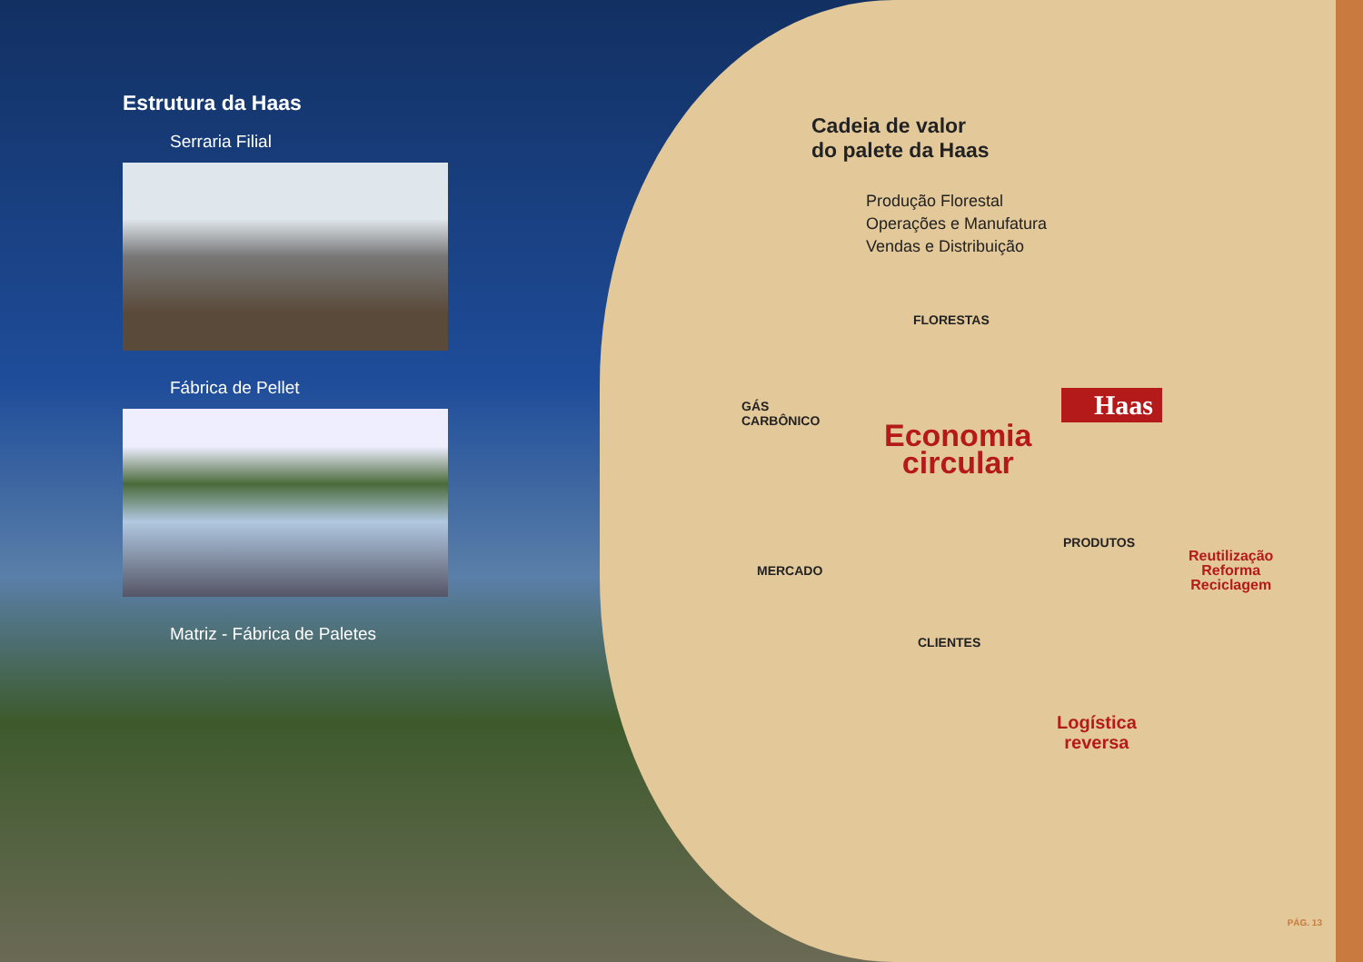Estrutura da Haas
Serraria Filial
Fábrica de Pellet
Matriz - Fábrica de Paletes
Cadeia de valor
do palete da Haas
Produção Florestal
Operações e Manufatura
Vendas e Distribuição
FLORESTAS
GÁS
CARBÔNICO
Haas
Economia
circular
PRODUTOS
Reutilização
Reforma
Reciclagem
MERCADO
CLIENTES
Logística
reversa
PÁG. 13